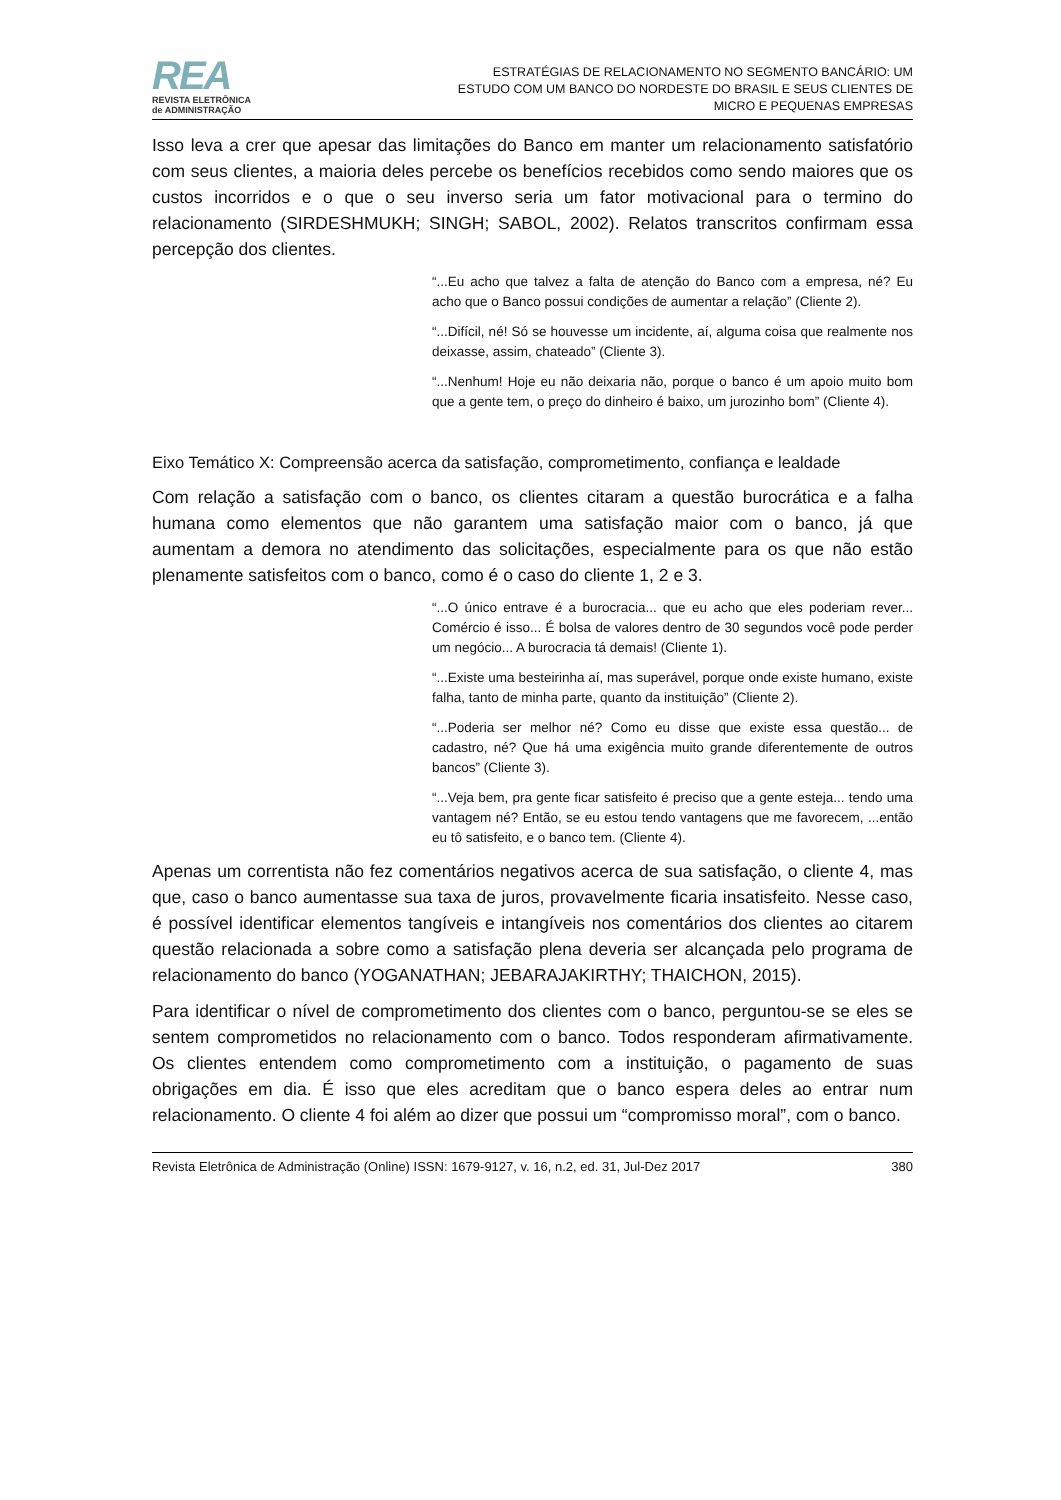REA
REVISTA ELETRÔNICA
de ADMINISTRAÇÃO
ESTRATÉGIAS DE RELACIONAMENTO NO SEGMENTO BANCÁRIO: UM ESTUDO COM UM BANCO DO NORDESTE DO BRASIL E SEUS CLIENTES DE MICRO E PEQUENAS EMPRESAS
Isso leva a crer que apesar das limitações do Banco em manter um relacionamento satisfatório com seus clientes, a maioria deles percebe os benefícios recebidos como sendo maiores que os custos incorridos e o que o seu inverso seria um fator motivacional para o termino do relacionamento (SIRDESHMUKH; SINGH; SABOL, 2002). Relatos transcritos confirmam essa percepção dos clientes.
“...Eu acho que talvez a falta de atenção do Banco com a empresa, né? Eu acho que o Banco possui condições de aumentar a relação” (Cliente 2).
“...Difícil, né! Só se houvesse um incidente, aí, alguma coisa que realmente nos deixasse, assim, chateado” (Cliente 3).
“...Nenhum! Hoje eu não deixaria não, porque o banco é um apoio muito bom que a gente tem, o preço do dinheiro é baixo, um jurozinho bom” (Cliente 4).
Eixo Temático X: Compreensão acerca da satisfação, comprometimento, confiança e lealdade
Com relação a satisfação com o banco, os clientes citaram a questão burocrática e a falha humana como elementos que não garantem uma satisfação maior com o banco, já que aumentam a demora no atendimento das solicitações, especialmente para os que não estão plenamente satisfeitos com o banco, como é o caso do cliente 1, 2 e 3.
“...O único entrave é a burocracia... que eu acho que eles poderiam rever... Comércio é isso... É bolsa de valores dentro de 30 segundos você pode perder um negócio... A burocracia tá demais! (Cliente 1).
“...Existe uma besteirinha aí, mas superável, porque onde existe humano, existe falha, tanto de minha parte, quanto da instituição” (Cliente 2).
“...Poderia ser melhor né? Como eu disse que existe essa questão... de cadastro, né? Que há uma exigência muito grande diferentemente de outros bancos” (Cliente 3).
“...Veja bem, pra gente ficar satisfeito é preciso que a gente esteja... tendo uma vantagem né? Então, se eu estou tendo vantagens que me favorecem, ...então eu tô satisfeito, e o banco tem. (Cliente 4).
Apenas um correntista não fez comentários negativos acerca de sua satisfação, o cliente 4, mas que, caso o banco aumentasse sua taxa de juros, provavelmente ficaria insatisfeito. Nesse caso, é possível identificar elementos tangíveis e intangíveis nos comentários dos clientes ao citarem questão relacionada a sobre como a satisfação plena deveria ser alcançada pelo programa de relacionamento do banco (YOGANATHAN; JEBARAJAKIRTHY; THAICHON, 2015).
Para identificar o nível de comprometimento dos clientes com o banco, perguntou-se se eles se sentem comprometidos no relacionamento com o banco. Todos responderam afirmativamente. Os clientes entendem como comprometimento com a instituição, o pagamento de suas obrigações em dia. É isso que eles acreditam que o banco espera deles ao entrar num relacionamento. O cliente 4 foi além ao dizer que possui um “compromisso moral”, com o banco.
Revista Eletrônica de Administração (Online) ISSN: 1679-9127, v. 16, n.2, ed. 31, Jul-Dez 2017 380